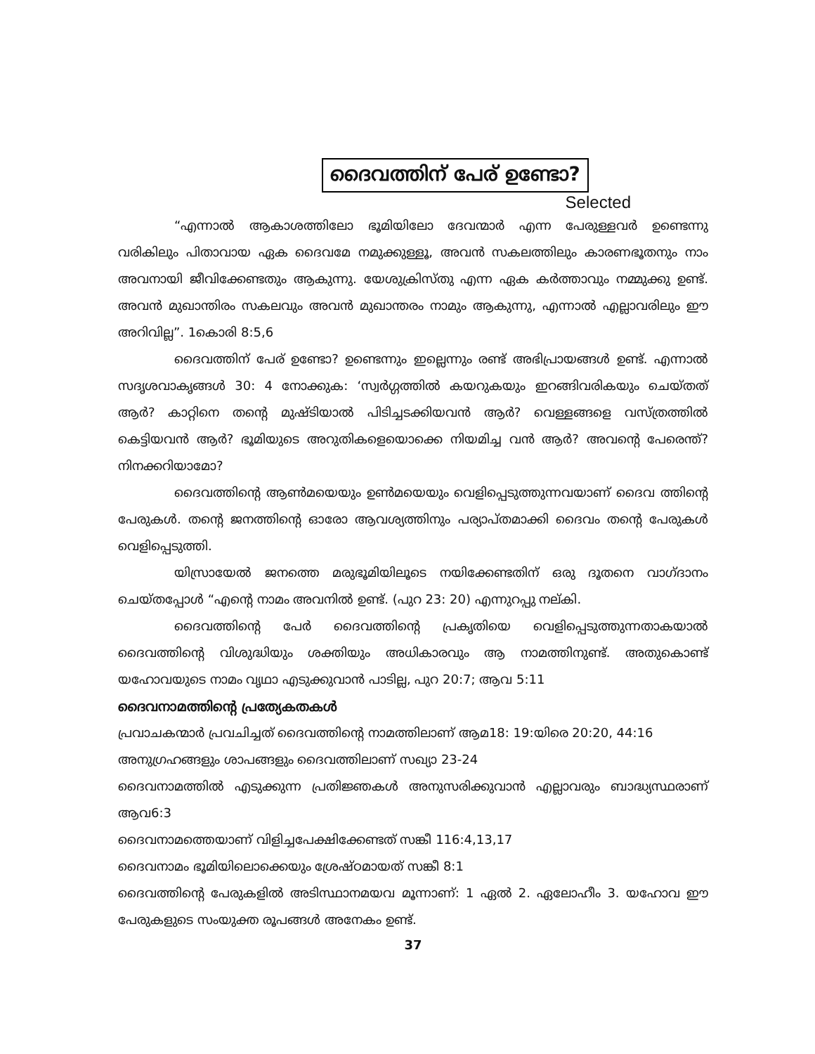ദൈവത്തിന് പേര് ഉണ്ടോ?
Selected
“എന്നാൽ ആകാശത്തിലോ ഭൂമിയിലോ ദേവന്മാർ എന്ന പേരുള്ളവർ ഉണ്ടെന്നു വരികിലും പിതാവായ ഏക ദൈവമേ നമുക്കുള്ളൂ, അവൻ സകലത്തിലും കാരണഭൂതനും നാം അവനായി ജീവിക്കേണ്ടതും ആകുന്നു. യേശുക്രിസ്തു എന്ന ഏക കർത്താവും നമ്മുക്കു ഉണ്ട്. അവൻ മുഖാന്തിരം സകലവും അവൻ മുഖാന്തരം നാമും ആകുന്നു, എന്നാൽ എല്ലാവരിലും ഈ അറിവില്ല”. 1കൊരി 8:5,6
ദൈവത്തിന് പേര് ഉണ്ടോ? ഉണ്ടെന്നും ഇല്ലെന്നും രണ്ട് അഭിപ്രായങ്ങൾ ഉണ്ട്. എന്നാൽ സദൃശവാകൃങ്ങൾ 30: 4 നോക്കുക: ‘സ്വർഗ്ഗത്തിൽ കയറുകയും ഇറങ്ങിവരികയും ചെയ്തത് ആർ? കാറ്റിനെ തന്റെ മുഷ്ടിയാൽ പിടിച്ചടക്കിയവൻ ആർ? വെള്ളങ്ങളെ വസ്ത്രത്തിൽ കെട്ടിയവൻ ആർ? ഭൂമിയുടെ അറുതികളെയൊക്കെ നിയമിച്ച വൻ ആർ? അവന്റെ പേരെന്ത്? നിനക്കറിയാമോ?
ദൈവത്തിന്റെ ആൺമയെയും ഉൺമയെയും വെളിപ്പെടുത്തുന്നവയാണ് ദൈവ ത്തിന്റെ പേരുകൾ. തന്റെ ജനത്തിന്റെ ഓരോ ആവശ്യത്തിനും പര്യാപ്തമാക്കി ദൈവം തന്റെ പേരുകൾ വെളിപ്പെടുത്തി.
യിസ്രായേൽ ജനത്തെ മരുഭൂമിയിലൂടെ നയിക്കേണ്ടതിന് ഒരു ദൂതനെ വാഗ്ദാനം ചെയ്തപ്പോൾ “എന്റെ നാമം അവനിൽ ഉണ്ട്. (പുറ 23: 20) എന്നുറപ്പു നല്കി.
ദൈവത്തിന്റെ പേർ ദൈവത്തിന്റെ പ്രകൃതിയെ വെളിപ്പെടുത്തുന്നതാകയാൽ ദൈവത്തിന്റെ വിശുദ്ധിയും ശക്തിയും അധികാരവും ആ നാമത്തിനുണ്ട്. അതുകൊണ്ട് യഹോവയുടെ നാമം വൃഥാ എടുക്കുവാൻ പാടില്ല, പുറ 20:7; ആവ 5:11
ദൈവനാമത്തിന്റെ പ്രത്യേകതകൾ
പ്രവാചകന്മാർ പ്രവചിച്ചത് ദൈവത്തിന്റെ നാമത്തിലാണ് ആമ18: 19:യിരെ 20:20, 44:16
അനുഗ്രഹങ്ങളും ശാപങ്ങളും ദൈവത്തിലാണ് സഖ്യാ 23-24
ദൈവനാമത്തിൽ എടുക്കുന്ന പ്രതിജ്ഞകൾ അനുസരിക്കുവാൻ എല്ലാവരും ബാദ്ധ്യസ്ഥരാണ് ആവ6:3
ദൈവനാമത്തെയാണ് വിളിച്ചപേക്ഷിക്കേണ്ടത് സങ്കീ 116:4,13,17
ദൈവനാമം ഭൂമിയിലൊക്കെയും ശ്രേഷ്ഠമായത് സങ്കീ 8:1
ദൈവത്തിന്റെ പേരുകളിൽ അടിസ്ഥാനമയവ മൂന്നാണ്: 1 ഏൽ 2. ഏലോഹീം 3. യഹോവ ഈ പേരുകളുടെ സംയുക്ത രൂപങ്ങൾ അനേകം ഉണ്ട്.
37